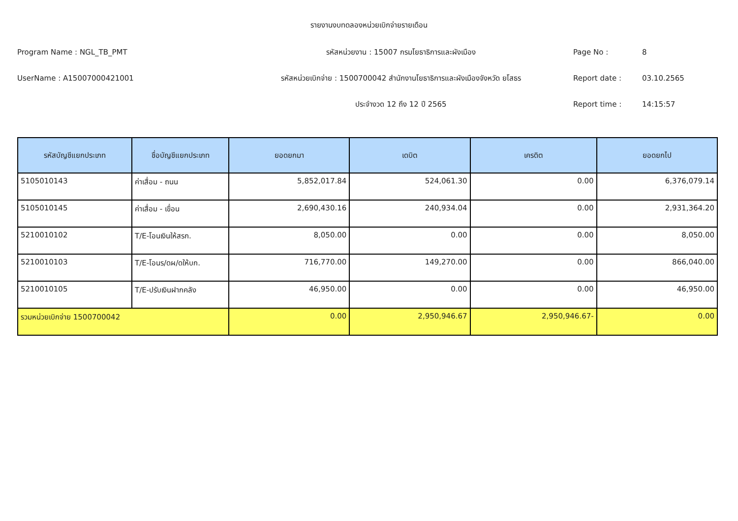รายงานงบทดลองหน่วยเบิกจ่ายรายเดือน
Program Name : NGL_TB_PMT
รหัสหน่วยงาน : 15007 กรมโยธาธิการและผังเมือง
Page No :
8
UserName : A15007000421001
รหัสหน่วยเบิกจ่าย : 1500700042 สำนักงานโยธาธิการและผังเมืองจังหวัด ยโสธร
Report date :
03.10.2565
ประจำงวด 12 ถึง 12 ปี 2565
Report time :
14:15:57
| รหัสบัญชีแยกประเภท | ชื่อบัญชีแยกประเภท | ยอดยกมา | เดบิต | เครดิต | ยอดยกไป |
| --- | --- | --- | --- | --- | --- |
| 5105010143 | ค่าเสื่อม - ถนน | 5,852,017.84 | 524,061.30 | 0.00 | 6,376,079.14 |
| 5105010145 | ค่าเสื่อม - เขื่อน | 2,690,430.16 | 240,934.04 | 0.00 | 2,931,364.20 |
| 5210010102 | T/E-โอนเงินให้สรก. | 8,050.00 | 0.00 | 0.00 | 8,050.00 |
| 5210010103 | T/E-โอนร/ดผ/ดให้บก. | 716,770.00 | 149,270.00 | 0.00 | 866,040.00 |
| 5210010105 | T/E-ปรับเงินฝากคลัง | 46,950.00 | 0.00 | 0.00 | 46,950.00 |
| รวมหน่วยเบิกจ่าย 1500700042 | | 0.00 | 2,950,946.67 | 2,950,946.67- | 0.00 |